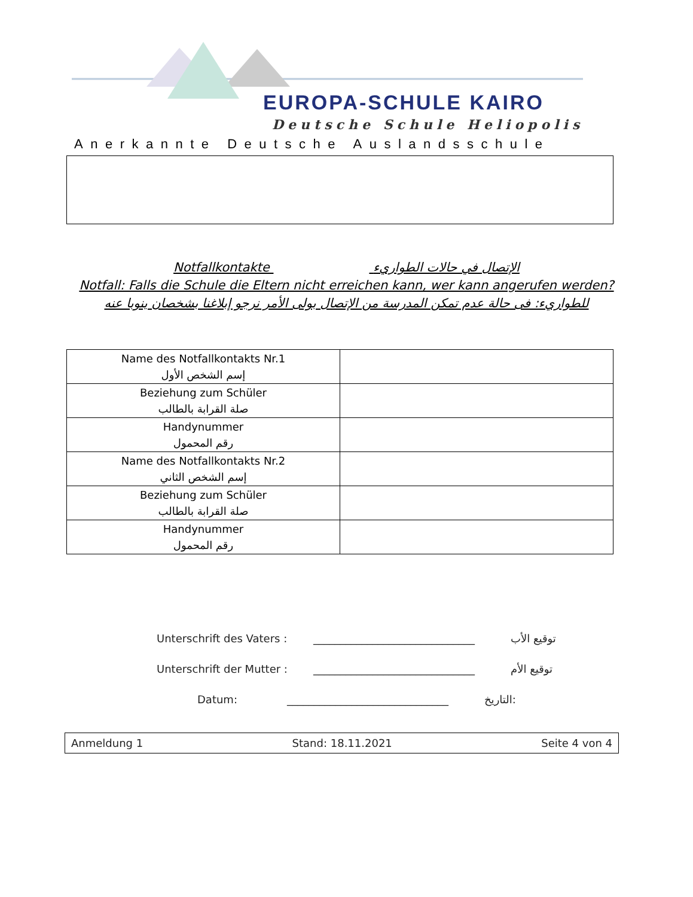EUROPA-SCHULE KAIRO
Deutsche Schule Heliopolis
Anerkannte Deutsche Auslandsschule
Notfallkontakte الإتصال في حالات الطواريء
Notfall: Falls die Schule die Eltern nicht erreichen kann, wer kann angerufen werden?
للطواريء: فى حالة عدم تمكن المدرسة من الإتصال بولى الأمر نرجو إبلاغنا بشخصان ينوبا عنه
| Name des Notfallkontakts Nr.1 إسم الشخص الأول | |
| Beziehung zum Schüler صلة القرابة بالطالب | |
| Handynummer رقم المحمول | |
| Name des Notfallkontakts Nr.2 إسم الشخص الثاني | |
| Beziehung zum Schüler صلة القرابة بالطالب | |
| Handynummer رقم المحمول | |
Unterschrift des Vaters : ______________________________ توقيع الأب
Unterschrift der Mutter : ______________________________ توقيع الأم
Datum: ______________________________ التاريخ:
Anmeldung 1 Stand: 18.11.2021 Seite 4 von 4